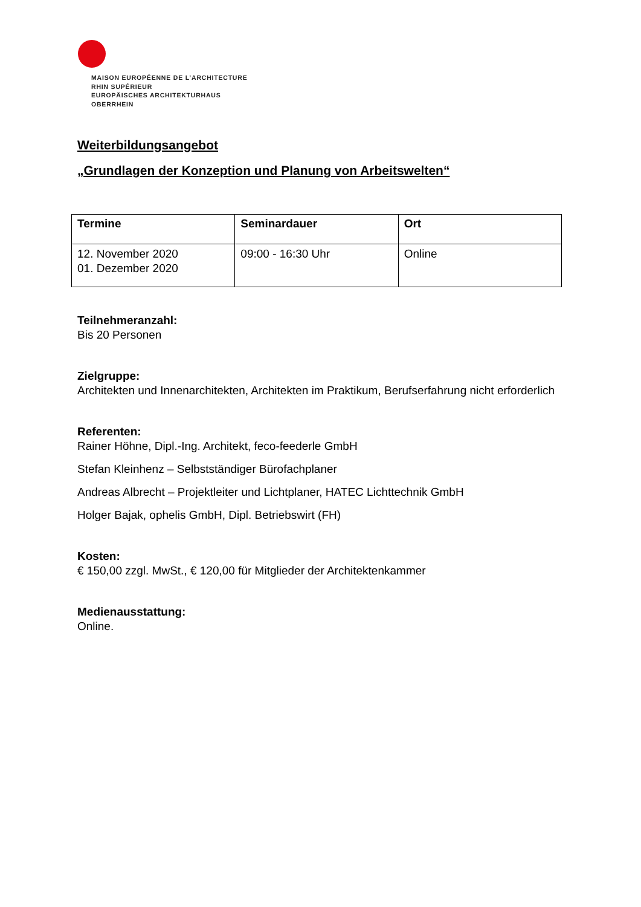MAISON EUROPÉENNE DE L’ARCHITECTURE
RHIN SUPÉRIEUR
EUROPÄISCHES ARCHITEKTURHAUS
OBERRHEIN
Weiterbildungsangebot
„Grundlagen der Konzeption und Planung von Arbeitswelten“
| Termine | Seminardauer | Ort |
| --- | --- | --- |
| 12. November 2020 01. Dezember 2020 | 09:00 - 16:30 Uhr | Online |
Teilnehmeranzahl:
Bis 20 Personen
Zielgruppe:
Architekten und Innenarchitekten, Architekten im Praktikum, Berufserfahrung nicht erforderlich
Referenten:
Rainer Höhne, Dipl.-Ing. Architekt, feco-feederle GmbH
Stefan Kleinhenz – Selbstständiger Bürofachplaner
Andreas Albrecht – Projektleiter und Lichtplaner, HATEC Lichttechnik GmbH
Holger Bajak, ophelis GmbH, Dipl. Betriebswirt (FH)
Kosten:
€ 150,00 zzgl. MwSt., € 120,00 für Mitglieder der Architektenkammer
Medienausstattung:
Online.